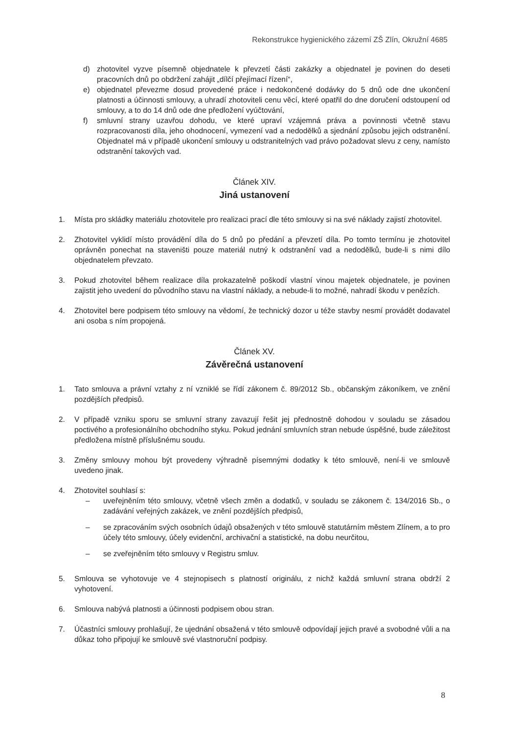Rekonstrukce hygienického zázemí ZŠ Zlín, Okružní 4685
d) zhotovitel vyzve písemně objednatele k převzetí části zakázky a objednatel je povinen do deseti pracovních dnů po obdržení zahájit „dílčí přejímací řízení“,
e) objednatel převezme dosud provedené práce i nedokončené dodávky do 5 dnů ode dne ukončení platnosti a účinnosti smlouvy, a uhradí zhotoviteli cenu věcí, které opatřil do dne doručení odstoupení od smlouvy, a to do 14 dnů ode dne předložení vyúčtování,
f) smluvní strany uzavřou dohodu, ve které upraví vzájemná práva a povinnosti včetně stavu rozpracovanosti díla, jeho ohodnocení, vymezení vad a nedodělků a sjednání způsobu jejich odstranění. Objednatel má v případě ukončení smlouvy u odstranitelných vad právo požadovat slevu z ceny, namísto odstranění takových vad.
Článek XIV.
Jiná ustanovení
1. Místa pro skládky materiálu zhotovitele pro realizaci prací dle této smlouvy si na své náklady zajistí zhotovitel.
2. Zhotovitel vyklidí místo provádění díla do 5 dnů po předání a převzetí díla. Po tomto termínu je zhotovitel oprávněn ponechat na staveništi pouze materiál nutný k odstranění vad a nedodělků, bude-li s nimi dílo objednatelem převzato.
3. Pokud zhotovitel během realizace díla prokazatelně poškodí vlastní vinou majetek objednatele, je povinen zajistit jeho uvedení do původního stavu na vlastní náklady, a nebude-li to možné, nahradí škodu v penězích.
4. Zhotovitel bere podpisem této smlouvy na vědomí, že technický dozor u téže stavby nesmí provádět dodavatel ani osoba s ním propojená.
Článek XV.
Závěrečná ustanovení
1. Tato smlouva a právní vztahy z ní vzniklé se řídí zákonem č. 89/2012 Sb., občanským zákoníkem, ve znění pozdějších předpisů.
2. V případě vzniku sporu se smluvní strany zavazují řešit jej přednostně dohodou v souladu se zásadou poctivého a profesionálního obchodního styku. Pokud jednání smluvních stran nebude úspěšné, bude záležitost předložena místně příslušnému soudu.
3. Změny smlouvy mohou být provedeny výhradně písemnými dodatky k této smlouvě, není-li ve smlouvě uvedeno jinak.
4. Zhotovitel souhlasí s:
– uveřejněním této smlouvy, včetně všech změn a dodatků, v souladu se zákonem č. 134/2016 Sb., o zadávání veřejných zakázek, ve znění pozdějších předpisů,
– se zpracováním svých osobních údajů obsažených v této smlouvě statutárním městem Zlínem, a to pro účely této smlouvy, účely evidenční, archivační a statistické, na dobu neurčitou,
– se zveřejněním této smlouvy v Registru smluv.
5. Smlouva se vyhotovuje ve 4 stejnopisech s platností originálu, z nichž každá smluvní strana obdrží 2 vyhotovení.
6. Smlouva nabývá platnosti a účinnosti podpisem obou stran.
7. Účastníci smlouvy prohlašují, že ujednání obsažená v této smlouvě odpovídají jejich pravé a svobodné vůli a na důkaz toho připojují ke smlouvě své vlastnoruční podpisy.
8